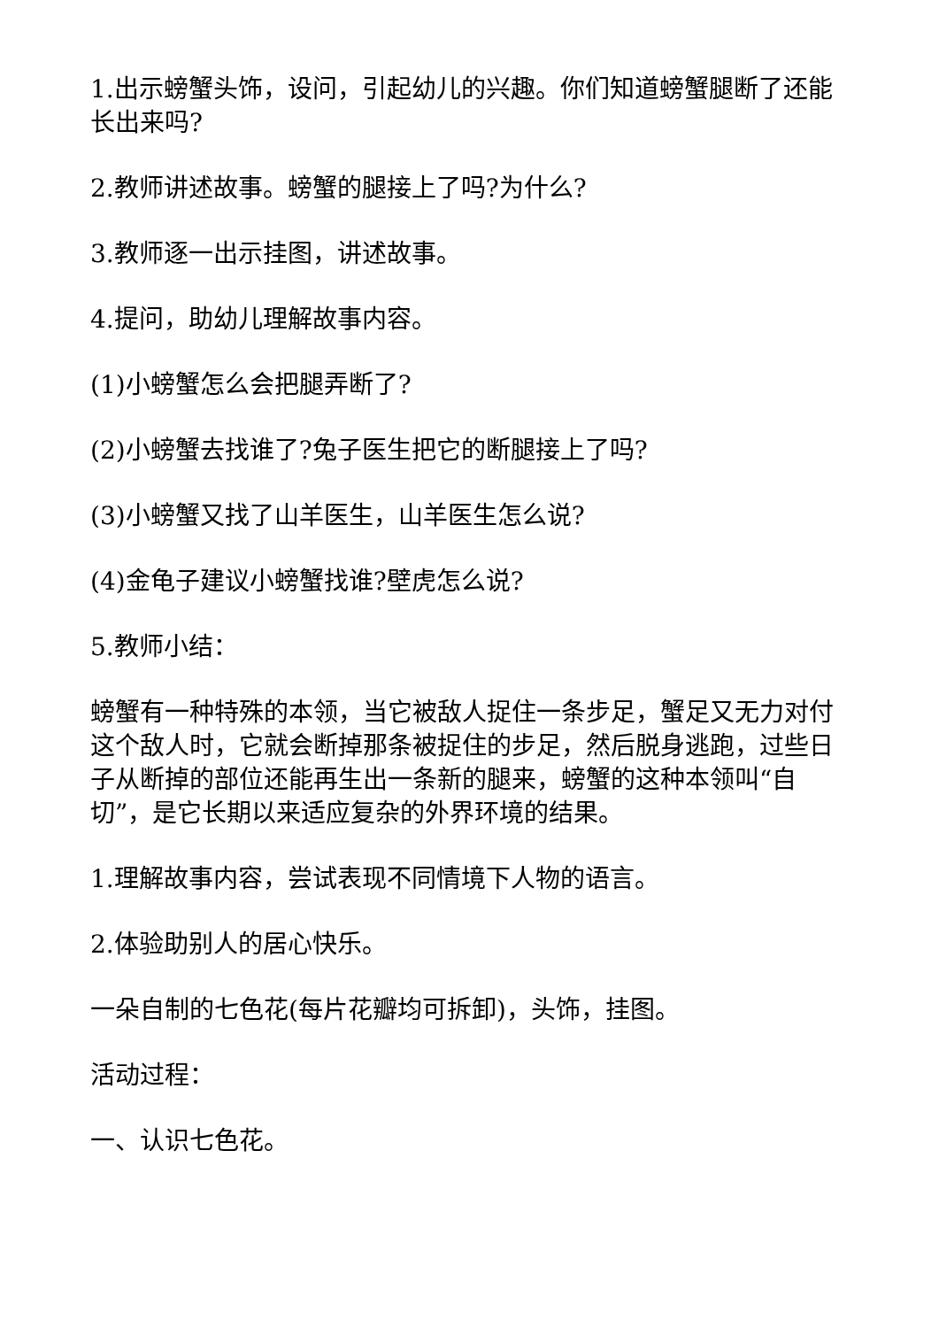1.出示螃蟹头饰，设问，引起幼儿的兴趣。你们知道螃蟹腿断了还能长出来吗?
2.教师讲述故事。螃蟹的腿接上了吗?为什么?
3.教师逐一出示挂图，讲述故事。
4.提问，助幼儿理解故事内容。
(1)小螃蟹怎么会把腿弄断了?
(2)小螃蟹去找谁了?兔子医生把它的断腿接上了吗?
(3)小螃蟹又找了山羊医生，山羊医生怎么说?
(4)金龟子建议小螃蟹找谁?壁虎怎么说?
5.教师小结：
螃蟹有一种特殊的本领，当它被敌人捉住一条步足，蟹足又无力对付这个敌人时，它就会断掉那条被捉住的步足，然后脱身逃跑，过些日子从断掉的部位还能再生出一条新的腿来，螃蟹的这种本领叫“自切”，是它长期以来适应复杂的外界环境的结果。
1.理解故事内容，尝试表现不同情境下人物的语言。
2.体验助别人的居心快乐。
一朵自制的七色花(每片花瓣均可拆卸)，头饰，挂图。
活动过程：
一、认识七色花。